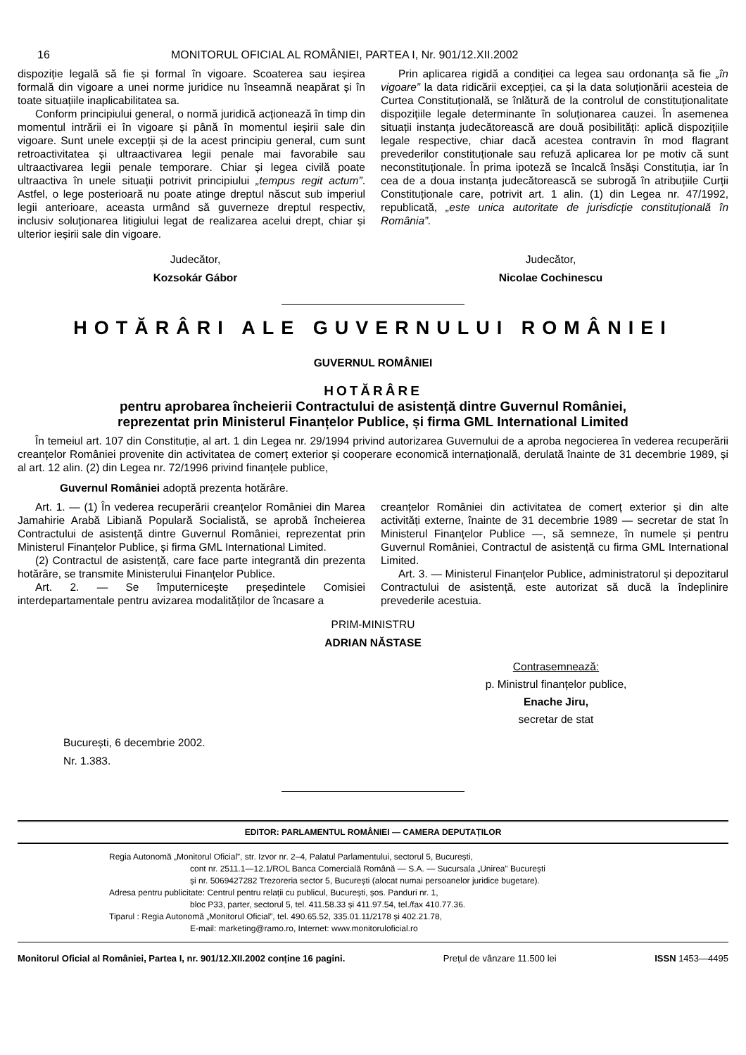16 MONITORUL OFICIAL AL ROMÂNIEI, PARTEA I, Nr. 901/12.XII.2002
dispoziție legală să fie și formal în vigoare. Scoaterea sau ieșirea formală din vigoare a unei norme juridice nu înseamnă neapărat și în toate situațiile inaplicabilitatea sa.
Conform principiului general, o normă juridică acționează în timp din momentul intrării ei în vigoare și până în momentul ieșirii sale din vigoare. Sunt unele excepții și de la acest principiu general, cum sunt retroactivitatea și ultraactivarea legii penale mai favorabile sau ultraactivarea legii penale temporare. Chiar și legea civilă poate ultraactiva în unele situații potrivit principiului „tempus regit actum”. Astfel, o lege posterioară nu poate atinge dreptul născut sub imperiul legii anterioare, aceasta urmând să guverneze dreptul respectiv, inclusiv soluționarea litigiului legat de realizarea acelui drept, chiar și ulterior ieșirii sale din vigoare.
Prin aplicarea rigidă a condiției ca legea sau ordonanța să fie „în vigoare” la data ridicării excepției, ca și la data soluționării acesteia de Curtea Constituțională, se înlătură de la controlul de constituționalitate dispozițiile legale determinante în soluționarea cauzei. În asemenea situații instanța judecătorească are două posibilități: aplică dispozițiile legale respective, chiar dacă acestea contravin în mod flagrant prevederilor constituționale sau refuză aplicarea lor pe motiv că sunt neconstituționale. În prima ipoteză se încalcă însăși Constituția, iar în cea de a doua instanța judecătorească se subrogă în atribuțiile Curții Constituționale care, potrivit art. 1 alin. (1) din Legea nr. 47/1992, republicată, „este unica autoritate de jurisdicție constituțională în România”.
Judecător,
Kozsokár Gábor
Judecător,
Nicolae Cochinescu
HOTĂRÂRI ALE GUVERNULUI ROMÂNIEI
GUVERNUL ROMÂNIEI
HOTĂRÂRE
pentru aprobarea încheierii Contractului de asistență dintre Guvernul României,
reprezentat prin Ministerul Finanțelor Publice, și firma GML International Limited
În temeiul art. 107 din Constituție, al art. 1 din Legea nr. 29/1994 privind autorizarea Guvernului de a aproba negocierea în vederea recuperării creanțelor României provenite din activitatea de comerț exterior și cooperare economică internațională, derulată înainte de 31 decembrie 1989, și al art. 12 alin. (2) din Legea nr. 72/1996 privind finanțele publice,
Guvernul României adoptă prezenta hotărâre.
Art. 1. — (1) În vederea recuperării creanțelor României din Marea Jamahirie Arabă Libiană Populară Socialistă, se aprobă încheierea Contractului de asistență dintre Guvernul României, reprezentat prin Ministerul Finanțelor Publice, și firma GML International Limited.
(2) Contractul de asistență, care face parte integrantă din prezenta hotărâre, se transmite Ministerului Finanțelor Publice.
Art. 2. — Se împuternicește președintele Comisiei interdepartamentale pentru avizarea modalităților de încasare a
creanțelor României din activitatea de comerț exterior și din alte activități externe, înainte de 31 decembrie 1989 — secretar de stat în Ministerul Finanțelor Publice —, să semneze, în numele și pentru Guvernul României, Contractul de asistență cu firma GML International Limited.
Art. 3. — Ministerul Finanțelor Publice, administratorul și depozitarul Contractului de asistență, este autorizat să ducă la îndeplinire prevederile acestuia.
PRIM-MINISTRU
ADRIAN NĂSTASE
Contrasemnează:
p. Ministrul finanțelor publice,
Enache Jiru,
secretar de stat
București, 6 decembrie 2002.
Nr. 1.383.
EDITOR: PARLAMENTUL ROMÂNIEI — CAMERA DEPUTAȚILOR
Regia Autonomă „Monitorul Oficial”, str. Izvor nr. 2–4, Palatul Parlamentului, sectorul 5, București,
cont nr. 2511.1—12.1/ROL Banca Comercială Română — S.A. — Sucursala „Unirea” București
și nr. 5069427282 Trezoreria sector 5, București (alocat numai persoanelor juridice bugetare).
Adresa pentru publicitate: Centrul pentru relații cu publicul, București, șos. Panduri nr. 1,
bloc P33, parter, sectorul 5, tel. 411.58.33 și 411.97.54, tel./fax 410.77.36.
Tiparul : Regia Autonomă „Monitorul Oficial”, tel. 490.65.52, 335.01.11/2178 și 402.21.78,
E-mail: marketing@ramo.ro, Internet: www.monitoruloficial.ro
Monitorul Oficial al României, Partea I, nr. 901/12.XII.2002 conține 16 pagini. Prețul de vânzare 11.500 lei ISSN 1453—4495